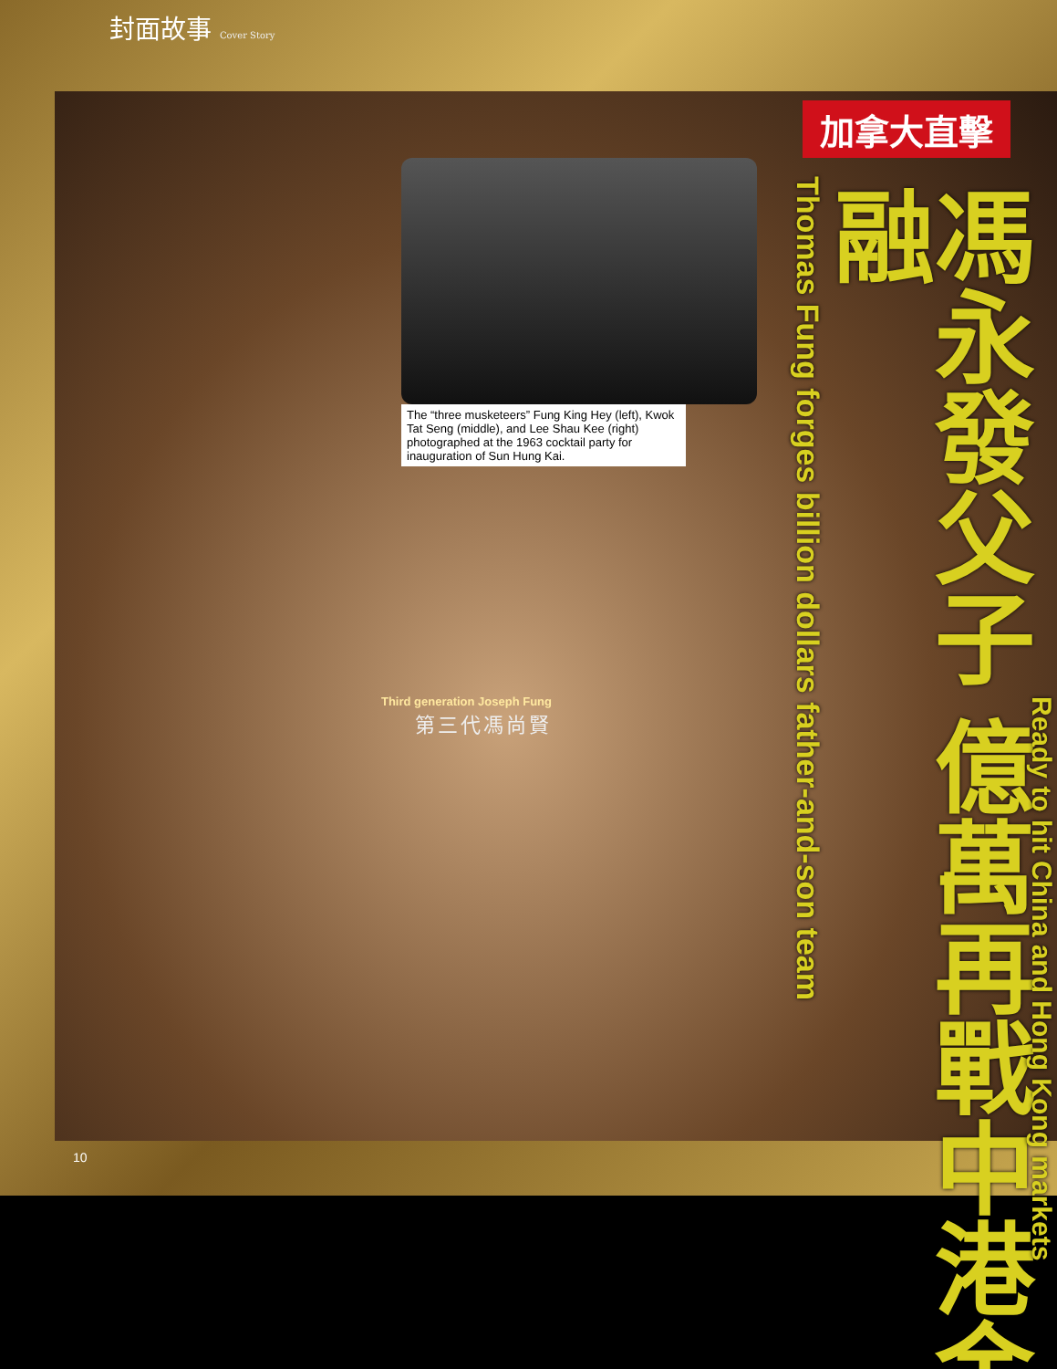封面故事 Cover Story
加拿大直擊
The “three musketeers” Fung King Hey (left), Kwok Tat Seng (middle), and Lee Shau Kee (right) photographed at the 1963 cocktail party for inauguration of Sun Hung Kai.
Third generation Joseph Fung
第三代馮尚賢
Thomas Fung forges billion dollars father-and-son team
馮永發父子 億萬再戰中港金融
Ready to hit China and Hong Kong markets
10